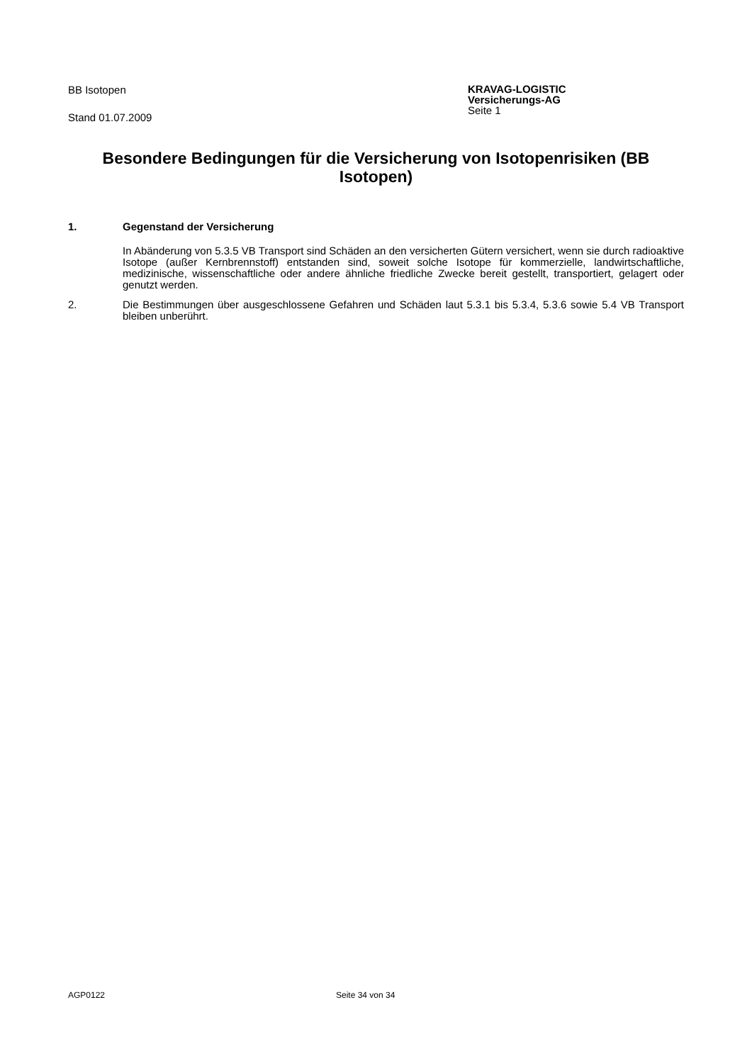BB Isotopen
Stand 01.07.2009
KRAVAG-LOGISTIC
Versicherungs-AG
Seite 1
Besondere Bedingungen für die Versicherung von Isotopenrisiken (BB Isotopen)
1. Gegenstand der Versicherung
In Abänderung von 5.3.5 VB Transport sind Schäden an den versicherten Gütern versichert, wenn sie durch radioaktive Isotope (außer Kernbrennstoff) entstanden sind, soweit solche Isotope für kommerzielle, landwirtschaftliche, medizinische, wissenschaftliche oder andere ähnliche friedliche Zwecke bereit gestellt, transportiert, gelagert oder genutzt werden.
2. Die Bestimmungen über ausgeschlossene Gefahren und Schäden laut 5.3.1 bis 5.3.4, 5.3.6 sowie 5.4 VB Transport bleiben unberührt.
AGP0122 Seite 34 von 34